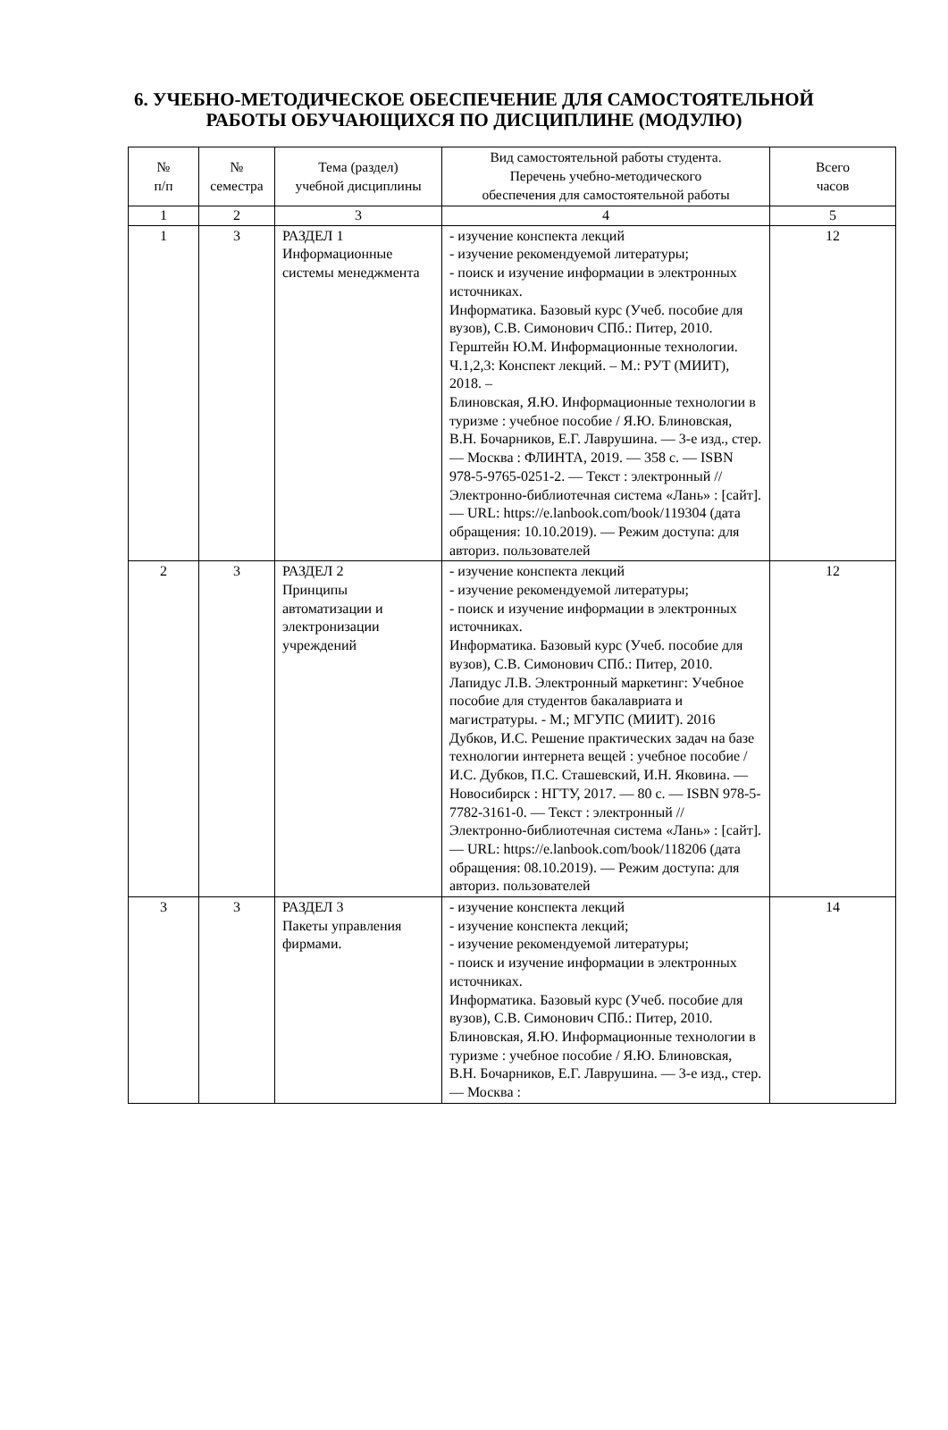6. УЧЕБНО-МЕТОДИЧЕСКОЕ ОБЕСПЕЧЕНИЕ ДЛЯ САМОСТОЯТЕЛЬНОЙ
РАБОТЫ ОБУЧАЮЩИХСЯ ПО ДИСЦИПЛИНЕ (МОДУЛЮ)
| № п/п | № семестра | Тема (раздел) учебной дисциплины | Вид самостоятельной работы студента. Перечень учебно-методического обеспечения для самостоятельной работы | Всего часов |
| --- | --- | --- | --- | --- |
| 1 | 2 | 3 | 4 | 5 |
| 1 | 3 | РАЗДЕЛ 1 Информационные системы менеджмента | - изучение конспекта лекций - изучение рекомендуемой литературы; - поиск и изучение информации в электронных источниках. Информатика. Базовый курс (Учеб. пособие для вузов), С.В. Симонович СПб.: Питер, 2010. Герштейн Ю.М. Информационные технологии. Ч.1,2,3: Конспект лекций. – М.: РУТ (МИИТ), 2018. – Блиновская, Я.Ю. Информационные технологии в туризме : учебное пособие / Я.Ю. Блиновская, В.Н. Бочарников, Е.Г. Лаврушина. — 3-е изд., стер. — Москва : ФЛИНТА, 2019. — 358 с. — ISBN 978-5-9765-0251-2. — Текст : электронный // Электронно-библиотечная система «Лань» : [сайт]. — URL: https://e.lanbook.com/book/119304 (дата обращения: 10.10.2019). — Режим доступа: для авториз. пользователей | 12 |
| 2 | 3 | РАЗДЕЛ 2 Принципы автоматизации и электронизации учреждений | - изучение конспекта лекций - изучение рекомендуемой литературы; - поиск и изучение информации в электронных источниках. Информатика. Базовый курс (Учеб. пособие для вузов), С.В. Симонович СПб.: Питер, 2010. Лапидус Л.В. Электронный маркетинг: Учебное пособие для студентов бакалавриата и магистратуры. - М.; МГУПС (МИИТ). 2016 Дубков, И.С. Решение практических задач на базе технологии интернета вещей : учебное пособие / И.С. Дубков, П.С. Сташевский, И.Н. Яковина. — Новосибирск : НГТУ, 2017. — 80 с. — ISBN 978-5-7782-3161-0. — Текст : электронный // Электронно-библиотечная система «Лань» : [сайт]. — URL: https://e.lanbook.com/book/118206 (дата обращения: 08.10.2019). — Режим доступа: для авториз. пользователей | 12 |
| 3 | 3 | РАЗДЕЛ 3 Пакеты управления фирмами. | - изучение конспекта лекций - изучение конспекта лекций; - изучение рекомендуемой литературы; - поиск и изучение информации в электронных источниках. Информатика. Базовый курс (Учеб. пособие для вузов), С.В. Симонович СПб.: Питер, 2010. Блиновская, Я.Ю. Информационные технологии в туризме : учебное пособие / Я.Ю. Блиновская, В.Н. Бочарников, Е.Г. Лаврушина. — 3-е изд., стер. — Москва : | 14 |